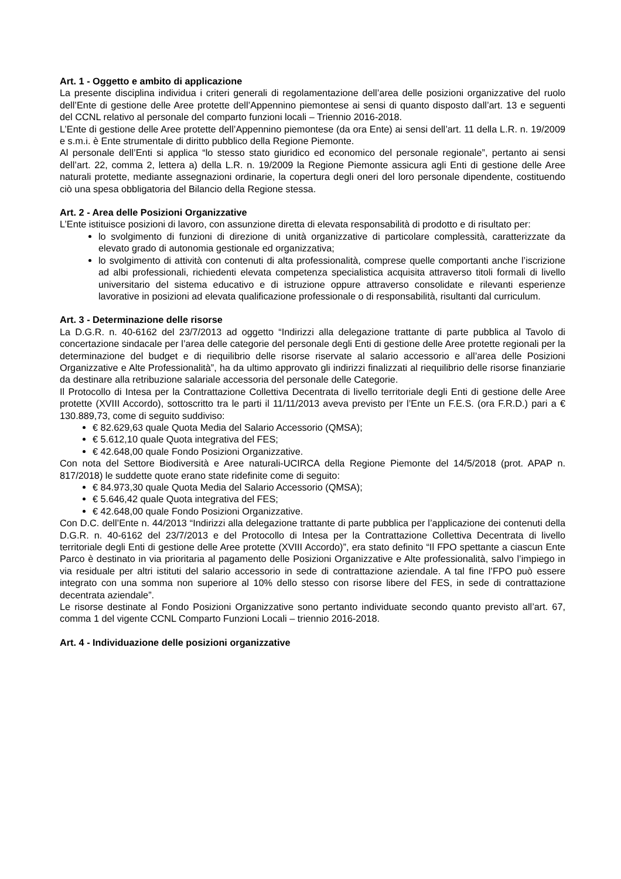Art. 1 - Oggetto e ambito di applicazione
La presente disciplina individua i criteri generali di regolamentazione dell’area delle posizioni organizzative del ruolo dell’Ente di gestione delle Aree protette dell’Appennino piemontese ai sensi di quanto disposto dall’art. 13 e seguenti del CCNL relativo al personale del comparto funzioni locali – Triennio 2016-2018.
L’Ente di gestione delle Aree protette dell’Appennino piemontese (da ora Ente) ai sensi dell’art. 11 della L.R. n. 19/2009 e s.m.i. è Ente strumentale di diritto pubblico della Regione Piemonte.
Al personale dell’Enti si applica “lo stesso stato giuridico ed economico del personale regionale”, pertanto ai sensi dell’art. 22, comma 2, lettera a) della L.R. n. 19/2009 la Regione Piemonte assicura agli Enti di gestione delle Aree naturali protette, mediante assegnazioni ordinarie, la copertura degli oneri del loro personale dipendente, costituendo ciò una spesa obbligatoria del Bilancio della Regione stessa.
Art. 2 - Area delle Posizioni Organizzative
L’Ente istituisce posizioni di lavoro, con assunzione diretta di elevata responsabilità di prodotto e di risultato per:
lo svolgimento di funzioni di direzione di unità organizzative di particolare complessità, caratterizzate da elevato grado di autonomia gestionale ed organizzativa;
lo svolgimento di attività con contenuti di alta professionalità, comprese quelle comportanti anche l’iscrizione ad albi professionali, richiedenti elevata competenza specialistica acquisita attraverso titoli formali di livello universitario del sistema educativo e di istruzione oppure attraverso consolidate e rilevanti esperienze lavorative in posizioni ad elevata qualificazione professionale o di responsabilità, risultanti dal curriculum.
Art. 3 - Determinazione delle risorse
La D.G.R. n. 40-6162 del 23/7/2013 ad oggetto “Indirizzi alla delegazione trattante di parte pubblica al Tavolo di concertazione sindacale per l’area delle categorie del personale degli Enti di gestione delle Aree protette regionali per la determinazione del budget e di riequilibrio delle risorse riservate al salario accessorio e all’area delle Posizioni Organizzative e Alte Professionalità”, ha da ultimo approvato gli indirizzi finalizzati al riequilibrio delle risorse finanziarie da destinare alla retribuzione salariale accessoria del personale delle Categorie.
Il Protocollo di Intesa per la Contrattazione Collettiva Decentrata di livello territoriale degli Enti di gestione delle Aree protette (XVIII Accordo), sottoscritto tra le parti il 11/11/2013 aveva previsto per l’Ente un F.E.S. (ora F.R.D.) pari a € 130.889,73, come di seguito suddiviso:
€ 82.629,63 quale Quota Media del Salario Accessorio (QMSA);
€ 5.612,10 quale Quota integrativa del FES;
€ 42.648,00 quale Fondo Posizioni Organizzative.
Con nota del Settore Biodiversità e Aree naturali-UCIRCA della Regione Piemonte del 14/5/2018 (prot. APAP n. 817/2018) le suddette quote erano state ridefinite come di seguito:
€ 84.973,30 quale Quota Media del Salario Accessorio (QMSA);
€ 5.646,42 quale Quota integrativa del FES;
€ 42.648,00 quale Fondo Posizioni Organizzative.
Con D.C. dell’Ente n. 44/2013 “Indirizzi alla delegazione trattante di parte pubblica per l’applicazione dei contenuti della D.G.R. n. 40-6162 del 23/7/2013 e del Protocollo di Intesa per la Contrattazione Collettiva Decentrata di livello territoriale degli Enti di gestione delle Aree protette (XVIII Accordo)”, era stato definito “Il FPO spettante a ciascun Ente Parco è destinato in via prioritaria al pagamento delle Posizioni Organizzative e Alte professionalità, salvo l’impiego in via residuale per altri istituti del salario accessorio in sede di contrattazione aziendale. A tal fine l’FPO può essere integrato con una somma non superiore al 10% dello stesso con risorse libere del FES, in sede di contrattazione decentrata aziendale”.
Le risorse destinate al Fondo Posizioni Organizzative sono pertanto individuate secondo quanto previsto all’art. 67, comma 1 del vigente CCNL Comparto Funzioni Locali – triennio 2016-2018.
Art. 4 - Individuazione delle posizioni organizzative